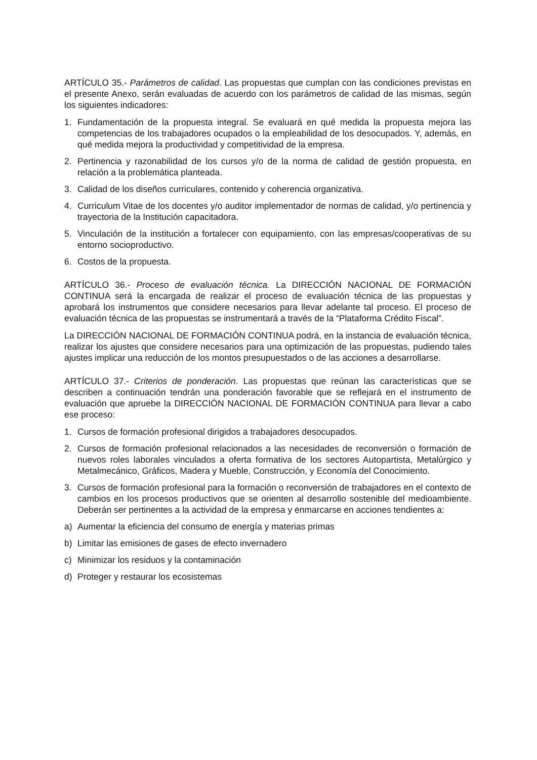ARTÍCULO 35.- Parámetros de calidad. Las propuestas que cumplan con las condiciones previstas en el presente Anexo, serán evaluadas de acuerdo con los parámetros de calidad de las mismas, según los siguientes indicadores:
1. Fundamentación de la propuesta integral. Se evaluará en qué medida la propuesta mejora las competencias de los trabajadores ocupados o la empleabilidad de los desocupados. Y, además, en qué medida mejora la productividad y competitividad de la empresa.
2. Pertinencia y razonabilidad de los cursos y/o de la norma de calidad de gestión propuesta, en relación a la problemática planteada.
3. Calidad de los diseños curriculares, contenido y coherencia organizativa.
4. Curriculum Vitae de los docentes y/o auditor implementador de normas de calidad, y/o pertinencia y trayectoria de la Institución capacitadora.
5. Vinculación de la institución a fortalecer con equipamiento, con las empresas/cooperativas de su entorno socioproductivo.
6. Costos de la propuesta.
ARTÍCULO 36.- Proceso de evaluación técnica. La DIRECCIÓN NACIONAL DE FORMACIÓN CONTINUA será la encargada de realizar el proceso de evaluación técnica de las propuestas y aprobará los instrumentos que considere necesarios para llevar adelante tal proceso. El proceso de evaluación técnica de las propuestas se instrumentará a través de la “Plataforma Crédito Fiscal”.
La DIRECCIÓN NACIONAL DE FORMACIÓN CONTINUA podrá, en la instancia de evaluación técnica, realizar los ajustes que considere necesarios para una optimización de las propuestas, pudiendo tales ajustes implicar una reducción de los montos presupuestados o de las acciones a desarrollarse.
ARTÍCULO 37.- Criterios de ponderación. Las propuestas que reúnan las características que se describen a continuación tendrán una ponderación favorable que se reflejará en el instrumento de evaluación que apruebe la DIRECCIÓN NACIONAL DE FORMACIÓN CONTINUA para llevar a cabo ese proceso:
1. Cursos de formación profesional dirigidos a trabajadores desocupados.
2. Cursos de formación profesional relacionados a las necesidades de reconversión o formación de nuevos roles laborales vinculados a oferta formativa de los sectores Autopartista, Metalúrgico y Metalmecánico, Gráficos, Madera y Mueble, Construcción, y Economía del Conocimiento.
3. Cursos de formación profesional para la formación o reconversión de trabajadores en el contexto de cambios en los procesos productivos que se orienten al desarrollo sostenible del medioambiente. Deberán ser pertinentes a la actividad de la empresa y enmarcarse en acciones tendientes a:
a) Aumentar la eficiencia del consumo de energía y materias primas
b) Limitar las emisiones de gases de efecto invernadero
c) Minimizar los residuos y la contaminación
d) Proteger y restaurar los ecosistemas